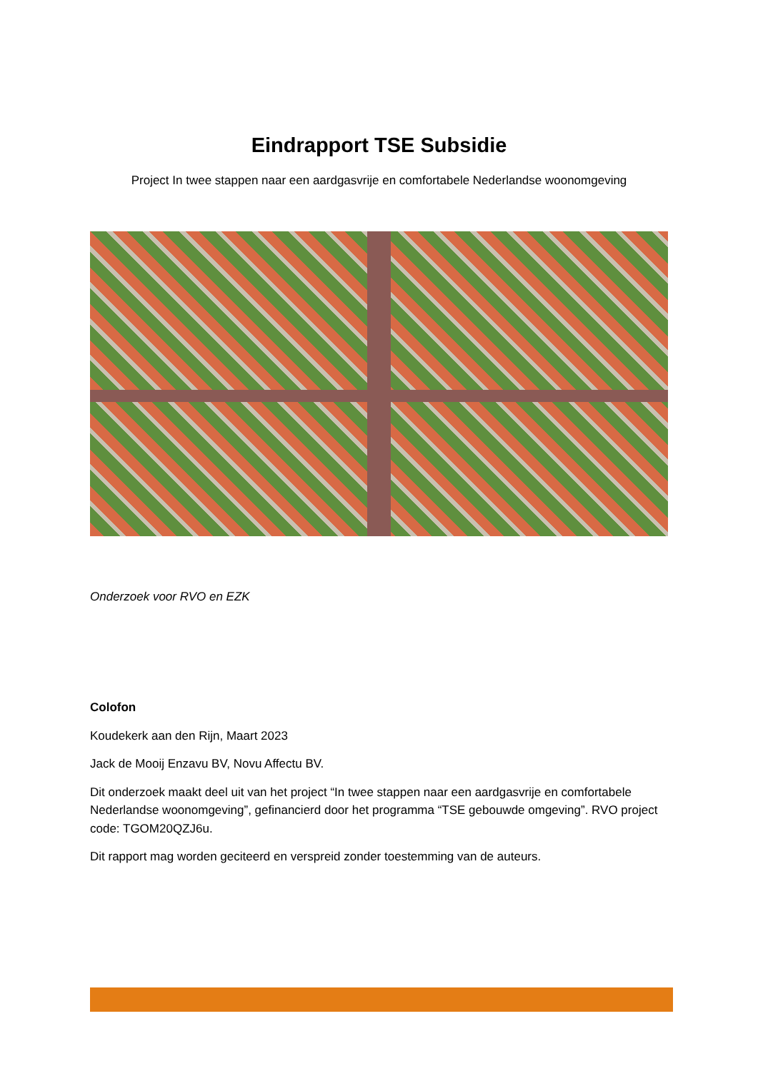Eindrapport TSE Subsidie
Project In twee stappen naar een aardgasvrije en comfortabele Nederlandse woonomgeving
Onderzoek voor RVO en EZK
Colofon
Koudekerk aan den Rijn, Maart 2023
Jack de Mooij Enzavu BV, Novu Affectu BV.
Dit onderzoek maakt deel uit van het project “In twee stappen naar een aardgasvrije en comfortabele Nederlandse woonomgeving”, gefinancierd door het programma “TSE gebouwde omgeving”. RVO project code: TGOM20QZJ6u.
Dit rapport mag worden geciteerd en verspreid zonder toestemming van de auteurs.